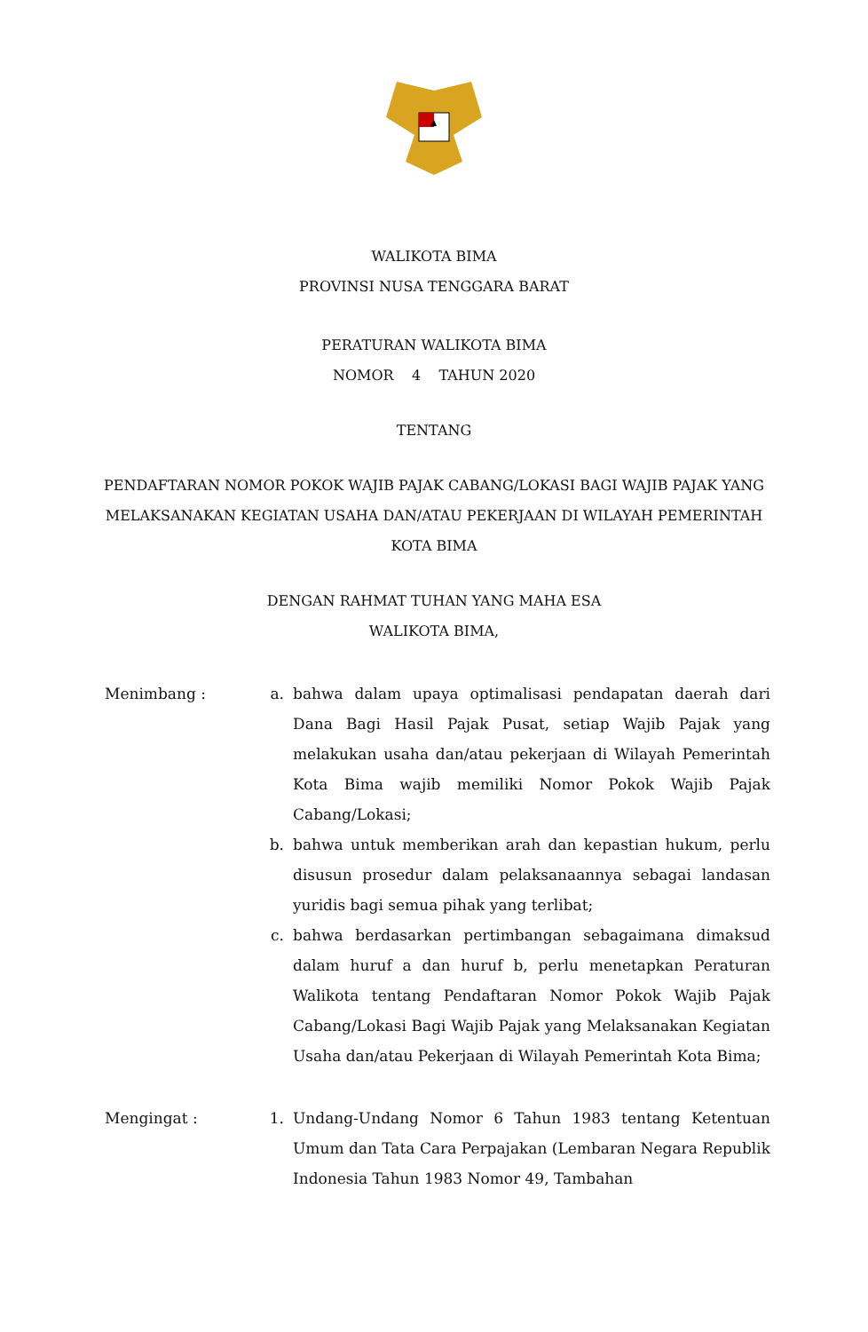WALIKOTA BIMA
PROVINSI NUSA TENGGARA BARAT
PERATURAN WALIKOTA BIMA
NOMOR 4 TAHUN 2020
TENTANG
PENDAFTARAN NOMOR POKOK WAJIB PAJAK CABANG/LOKASI BAGI WAJIB PAJAK YANG MELAKSANAKAN KEGIATAN USAHA DAN/ATAU PEKERJAAN DI WILAYAH PEMERINTAH KOTA BIMA
DENGAN RAHMAT TUHAN YANG MAHA ESA
WALIKOTA BIMA,
Menimbang : a. bahwa dalam upaya optimalisasi pendapatan daerah dari Dana Bagi Hasil Pajak Pusat, setiap Wajib Pajak yang melakukan usaha dan/atau pekerjaan di Wilayah Pemerintah Kota Bima wajib memiliki Nomor Pokok Wajib Pajak Cabang/Lokasi;
b. bahwa untuk memberikan arah dan kepastian hukum, perlu disusun prosedur dalam pelaksanaannya sebagai landasan yuridis bagi semua pihak yang terlibat;
c. bahwa berdasarkan pertimbangan sebagaimana dimaksud dalam huruf a dan huruf b, perlu menetapkan Peraturan Walikota tentang Pendaftaran Nomor Pokok Wajib Pajak Cabang/Lokasi Bagi Wajib Pajak yang Melaksanakan Kegiatan Usaha dan/atau Pekerjaan di Wilayah Pemerintah Kota Bima;
Mengingat : 1. Undang-Undang Nomor 6 Tahun 1983 tentang Ketentuan Umum dan Tata Cara Perpajakan (Lembaran Negara Republik Indonesia Tahun 1983 Nomor 49, Tambahan